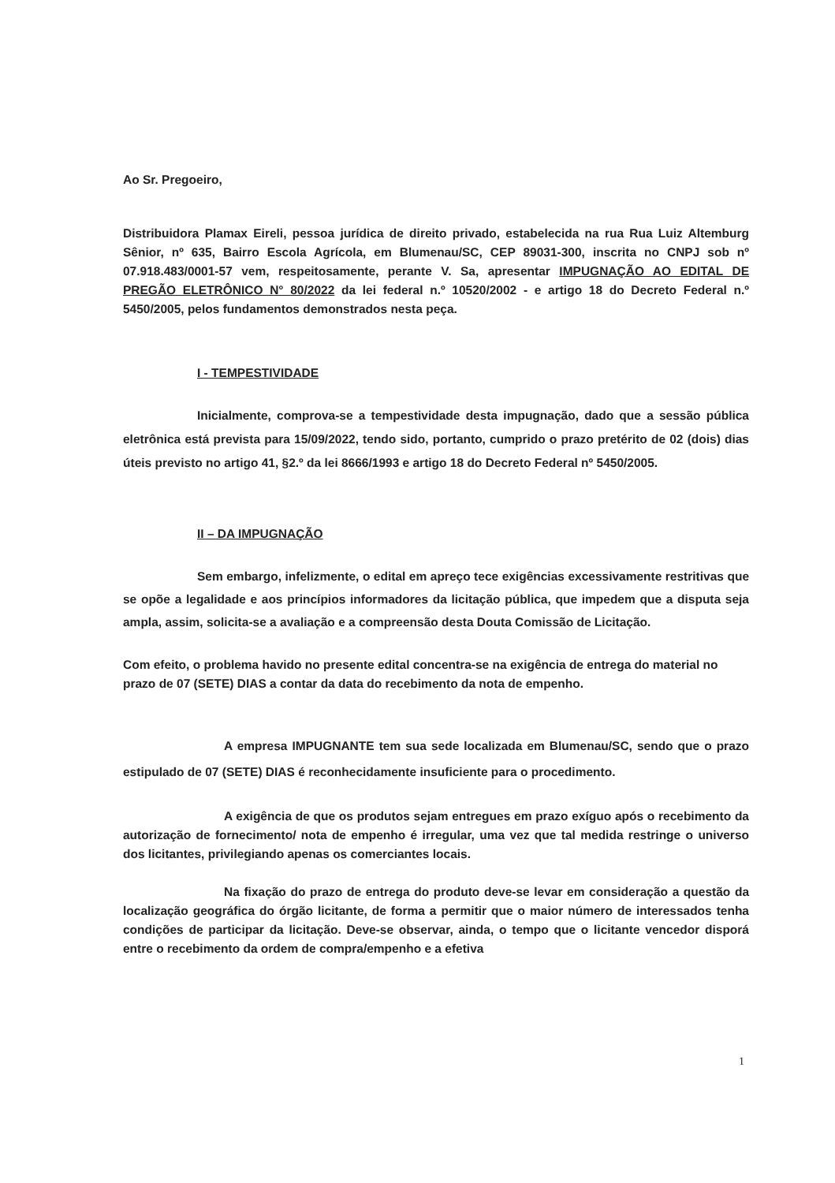Ao Sr. Pregoeiro,
Distribuidora Plamax Eireli, pessoa jurídica de direito privado, estabelecida na rua Rua Luiz Altemburg Sênior, nº 635, Bairro Escola Agrícola, em Blumenau/SC, CEP 89031-300, inscrita no CNPJ sob nº 07.918.483/0001-57 vem, respeitosamente, perante V. Sa, apresentar IMPUGNAÇÃO AO EDITAL DE PREGÃO ELETRÔNICO N° 80/2022 da lei federal n.º 10520/2002 - e artigo 18 do Decreto Federal n.º 5450/2005, pelos fundamentos demonstrados nesta peça.
I - TEMPESTIVIDADE
Inicialmente, comprova-se a tempestividade desta impugnação, dado que a sessão pública eletrônica está prevista para 15/09/2022, tendo sido, portanto, cumprido o prazo pretérito de 02 (dois) dias úteis previsto no artigo 41, §2.º da lei 8666/1993 e artigo 18 do Decreto Federal nº 5450/2005.
II – DA IMPUGNAÇÃO
Sem embargo, infelizmente, o edital em apreço tece exigências excessivamente restritivas que se opõe a legalidade e aos princípios informadores da licitação pública, que impedem que a disputa seja ampla, assim, solicita-se a avaliação e a compreensão desta Douta Comissão de Licitação.
Com efeito, o problema havido no presente edital concentra-se na exigência de entrega do material no prazo de 07 (SETE) DIAS a contar da data do recebimento da nota de empenho.
A empresa IMPUGNANTE tem sua sede localizada em Blumenau/SC, sendo que o prazo estipulado de 07 (SETE) DIAS é reconhecidamente insuficiente para o procedimento.
A exigência de que os produtos sejam entregues em prazo exíguo após o recebimento da autorização de fornecimento/ nota de empenho é irregular, uma vez que tal medida restringe o universo dos licitantes, privilegiando apenas os comerciantes locais.
Na fixação do prazo de entrega do produto deve-se levar em consideração a questão da localização geográfica do órgão licitante, de forma a permitir que o maior número de interessados tenha condições de participar da licitação. Deve-se observar, ainda, o tempo que o licitante vencedor disporá entre o recebimento da ordem de compra/empenho e a efetiva
1